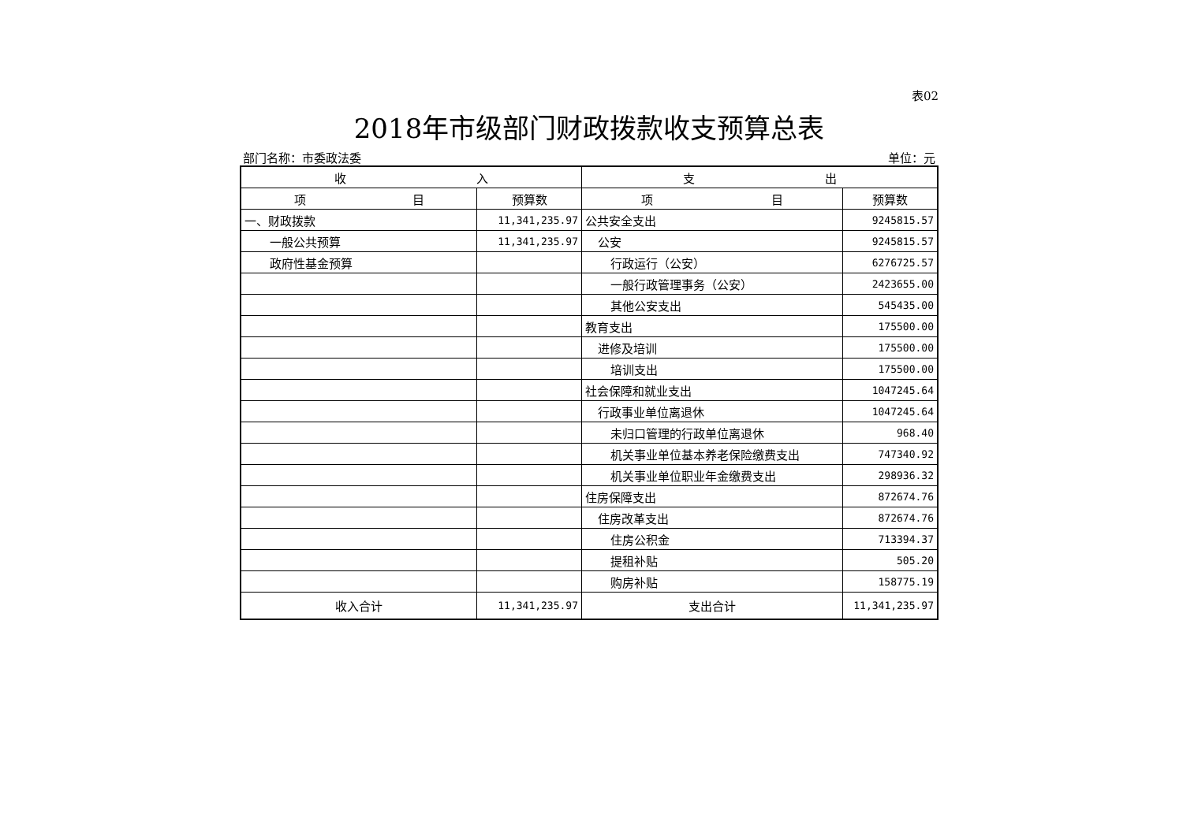表02
2018年市级部门财政拨款收支预算总表
部门名称：市委政法委 单位：元
| 收 入 | | 支 出 | |
| --- | --- | --- | --- |
| 项 目 | 预算数 | 项 目 | 预算数 |
| 一、财政拨款 | 11,341,235.97 | 公共安全支出 | 9245815.57 |
| 一般公共预算 | 11,341,235.97 | 公安 | 9245815.57 |
| 政府性基金预算 | | 行政运行（公安） | 6276725.57 |
| | | 一般行政管理事务（公安） | 2423655.00 |
| | | 其他公安支出 | 545435.00 |
| | | 教育支出 | 175500.00 |
| | | 进修及培训 | 175500.00 |
| | | 培训支出 | 175500.00 |
| | | 社会保障和就业支出 | 1047245.64 |
| | | 行政事业单位离退休 | 1047245.64 |
| | | 未归口管理的行政单位离退休 | 968.40 |
| | | 机关事业单位基本养老保险缴费支出 | 747340.92 |
| | | 机关事业单位职业年金缴费支出 | 298936.32 |
| | | 住房保障支出 | 872674.76 |
| | | 住房改革支出 | 872674.76 |
| | | 住房公积金 | 713394.37 |
| | | 提租补贴 | 505.20 |
| | | 购房补贴 | 158775.19 |
| 收入合计 | 11,341,235.97 | 支出合计 | 11,341,235.97 |